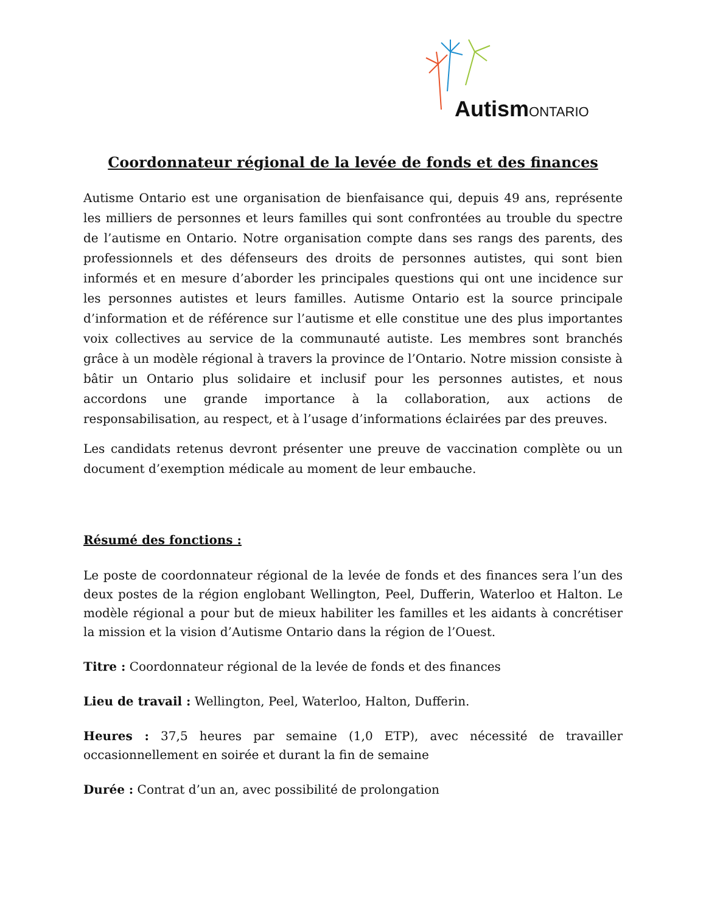Autism ONTARIO
Coordonnateur régional de la levée de fonds et des finances
Autisme Ontario est une organisation de bienfaisance qui, depuis 49 ans, représente les milliers de personnes et leurs familles qui sont confrontées au trouble du spectre de l’autisme en Ontario. Notre organisation compte dans ses rangs des parents, des professionnels et des défenseurs des droits de personnes autistes, qui sont bien informés et en mesure d’aborder les principales questions qui ont une incidence sur les personnes autistes et leurs familles. Autisme Ontario est la source principale d’information et de référence sur l’autisme et elle constitue une des plus importantes voix collectives au service de la communauté autiste. Les membres sont branchés grâce à un modèle régional à travers la province de l’Ontario. Notre mission consiste à bâtir un Ontario plus solidaire et inclusif pour les personnes autistes, et nous accordons une grande importance à la collaboration, aux actions de responsabilisation, au respect, et à l’usage d’informations éclairées par des preuves.
Les candidats retenus devront présenter une preuve de vaccination complète ou un document d’exemption médicale au moment de leur embauche.
Résumé des fonctions :
Le poste de coordonnateur régional de la levée de fonds et des finances sera l’un des deux postes de la région englobant Wellington, Peel, Dufferin, Waterloo et Halton. Le modèle régional a pour but de mieux habiliter les familles et les aidants à concrétiser la mission et la vision d’Autisme Ontario dans la région de l’Ouest.
Titre : Coordonnateur régional de la levée de fonds et des finances
Lieu de travail : Wellington, Peel, Waterloo, Halton, Dufferin.
Heures : 37,5 heures par semaine (1,0 ETP), avec nécessité de travailler occasionnellement en soirée et durant la fin de semaine
Durée : Contrat d’un an, avec possibilité de prolongation